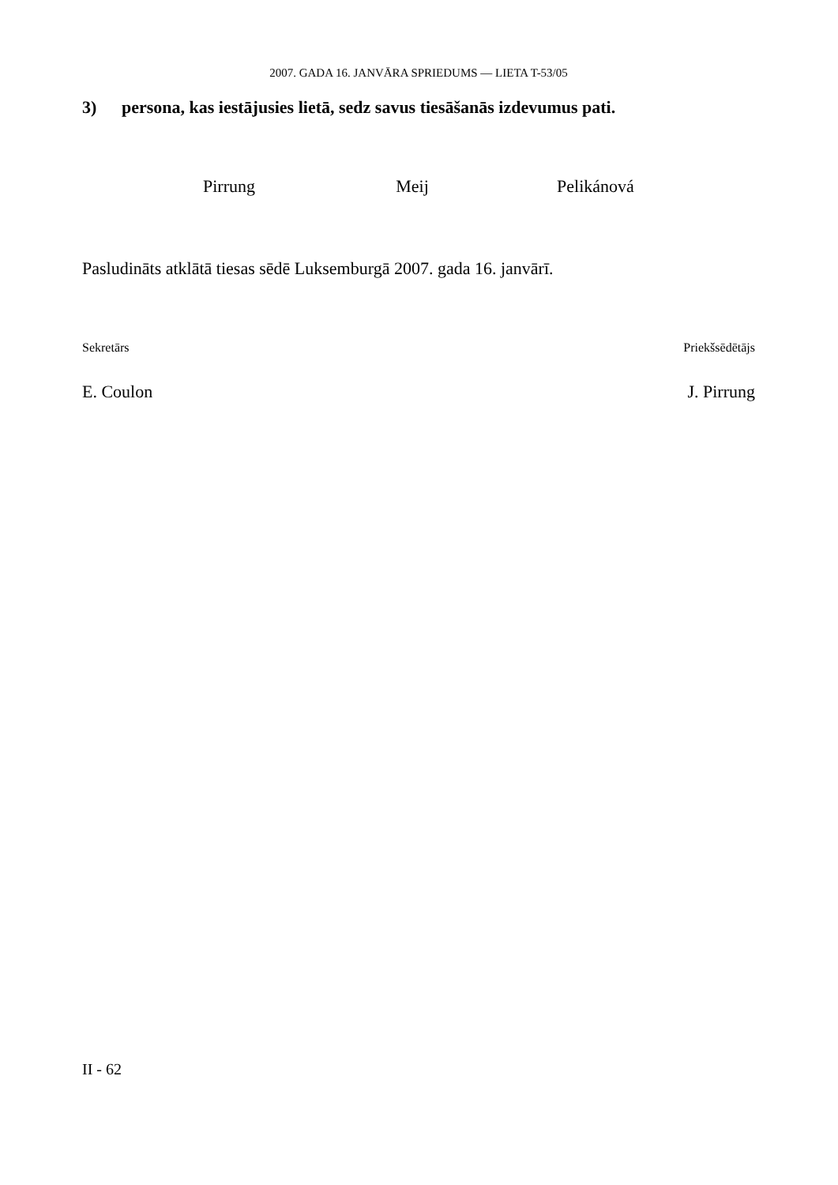2007. GADA 16. JANVĀRA SPRIEDUMS — LIETA T-53/05
3) persona, kas iestājusies lietā, sedz savus tiesāšanās izdevumus pati.
Pirrung Meij Pelikánová
Pasludināts atklātā tiesas sēdē Luksemburgā 2007. gada 16. janvārī.
Sekretārs Priekšsēdētājs
E. Coulon J. Pirrung
II - 62